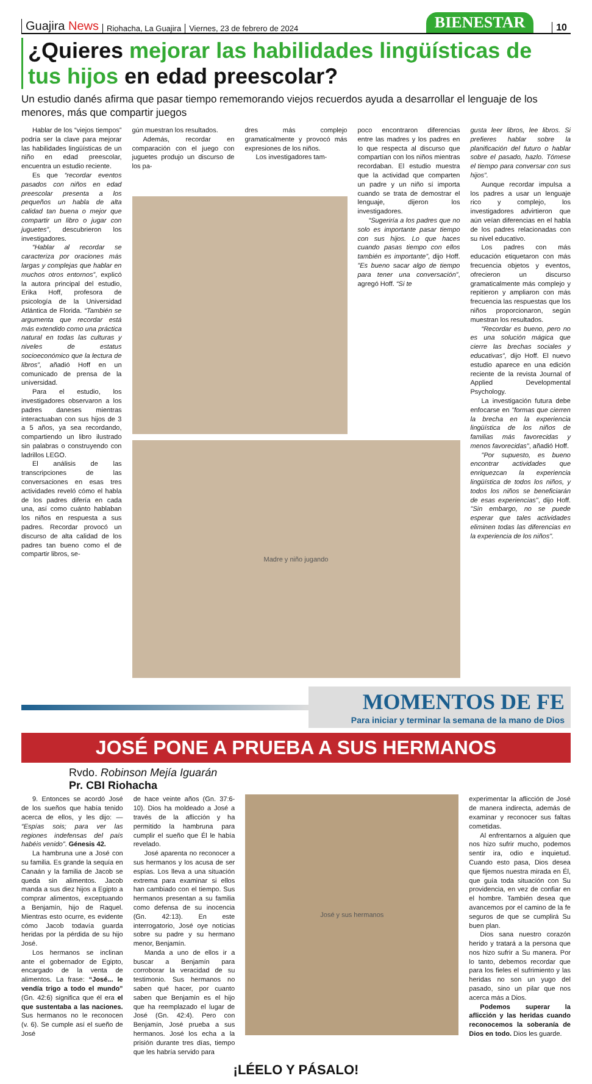Guajira News Riohacha, La Guajira Viernes, 23 de febrero de 2024
BIENESTAR
10
¿Quieres mejorar las habilidades lingüísticas de tus hijos en edad preescolar?
Un estudio danés afirma que pasar tiempo rememorando viejos recuerdos ayuda a desarrollar el lenguaje de los menores, más que compartir juegos
Hablar de los “viejos tiempos” podría ser la clave para mejorar las habilidades lingüísticas de un niño en edad preescolar, encuentra un estudio reciente.
Es que “recordar eventos pasados con niños en edad preescolar presenta a los pequeños un habla de alta calidad tan buena o mejor que compartir un libro o jugar con juguetes”, descubrieron los investigadores.
“Hablar al recordar se caracteriza por oraciones más largas y complejas que hablar en muchos otros entornos”, explicó la autora principal del estudio, Erika Hoff, profesora de psicología de la Universidad Atlántica de Florida. “También se argumenta que recordar está más extendido como una práctica natural en todas las culturas y niveles de estatus socioeconómico que la lectura de libros”, añadió Hoff en un comunicado de prensa de la universidad.
Para el estudio, los investigadores observaron a los padres daneses mientras interactuaban con sus hijos de 3 a 5 años, ya sea recordando, compartiendo un libro ilustrado sin palabras o construyendo con ladrillos LEGO.
El análisis de las transcripciones de las conversaciones en esas tres actividades reveló cómo el habla de los padres difería en cada una, así como cuánto hablaban los niños en respuesta a sus padres. Recordar provocó un discurso de alta calidad de los padres tan bueno como el de compartir libros, se-
gún muestran los resultados.
Además, recordar en comparación con el juego con juguetes produjo un discurso de los pa-
dres más complejo gramaticalmente y provocó más expresiones de los niños.
Los investigadores tam-
poco encontraron diferencias entre las madres y los padres en lo que respecta al discurso que compartían con los niños mientras recordaban. El estudio muestra que la actividad que comparten un padre y un niño sí importa cuando se trata de demostrar el lenguaje, dijeron los investigadores.
“Sugeriría a los padres que no solo es importante pasar tiempo con sus hijos. Lo que haces cuando pasas tiempo con ellos también es importante”, dijo Hoff. ”Es bueno sacar algo de tiempo para tener una conversación”, agregó Hoff. “Si te
Madre y niño jugando
gusta leer libros, lee libros. Si prefieres hablar sobre la planificación del futuro o hablar sobre el pasado, hazlo. Tómese el tiempo para conversar con sus hijos”.
Aunque recordar impulsa a los padres a usar un lenguaje rico y complejo, los investigadores advirtieron que aún veían diferencias en el habla de los padres relacionadas con su nivel educativo.
Los padres con más educación etiquetaron con más frecuencia objetos y eventos, ofrecieron un discurso gramaticalmente más complejo y repitieron y ampliaron con más frecuencia las respuestas que los niños proporcionaron, según muestran los resultados.
“Recordar es bueno, pero no es una solución mágica que cierre las brechas sociales y educativas”, dijo Hoff. El nuevo estudio aparece en una edición reciente de la revista Journal of Applied Developmental Psychology.
La investigación futura debe enfocarse en "formas que cierren la brecha en la experiencia lingüística de los niños de familias más favorecidas y menos favorecidas", añadió Hoff.
"Por supuesto, es bueno encontrar actividades que enriquezcan la experiencia lingüística de todos los niños, y todos los niños se beneficiarán de esas experiencias", dijo Hoff. "Sin embargo, no se puede esperar que tales actividades eliminen todas las diferencias en la experiencia de los niños".
MOMENTOS DE FE
Para iniciar y terminar la semana de la mano de Dios
JOSÉ PONE A PRUEBA A SUS HERMANOS
Rvdo. Robinson Mejía Iguarán
Pr. CBI Riohacha
9. Entonces se acordó José de los sueños que había tenido acerca de ellos, y les dijo: — “Espías sois; para ver las regiones indefensas del país habéis venido”. Génesis 42.
La hambruna une a José con su familia. Es grande la sequía en Canaán y la familia de Jacob se queda sin alimentos. Jacob manda a sus diez hijos a Egipto a comprar alimentos, exceptuando a Benjamín, hijo de Raquel. Mientras esto ocurre, es evidente cómo Jacob todavía guarda heridas por la pérdida de su hijo José.
Los hermanos se inclinan ante el gobernador de Egipto, encargado de la venta de alimentos. La frase: “José... le vendía trigo a todo el mundo” (Gn. 42:6) significa que él era el que sustentaba a las naciones. Sus hermanos no le reconocen (v. 6). Se cumple así el sueño de José
de hace veinte años (Gn. 37:6-10). Dios ha moldeado a José a través de la aflicción y ha permitido la hambruna para cumplir el sueño que Él le había revelado.
José aparenta no reconocer a sus hermanos y los acusa de ser espías. Los lleva a una situación extrema para examinar si ellos han cambiado con el tiempo. Sus hermanos presentan a su familia como defensa de su inocencia (Gn. 42:13). En este interrogatorio, José oye noticias sobre su padre y su hermano menor, Benjamín.
Manda a uno de ellos ir a buscar a Benjamín para corroborar la veracidad de su testimonio. Sus hermanos no saben qué hacer, por cuanto saben que Benjamín es el hijo que ha reemplazado el lugar de José (Gn. 42:4). Pero con Benjamín, José prueba a sus hermanos. José los echa a la prisión durante tres días, tiempo que les habría servido para
José y sus hermanos
experimentar la aflicción de José de manera indirecta, además de examinar y reconocer sus faltas cometidas.
Al enfrentarnos a alguien que nos hizo sufrir mucho, podemos sentir ira, odio e inquietud. Cuando esto pasa, Dios desea que fijemos nuestra mirada en Él, que guía toda situación con Su providencia, en vez de confiar en el hombre. También desea que avancemos por el camino de la fe seguros de que se cumplirá Su buen plan.
Dios sana nuestro corazón herido y tratará a la persona que nos hizo sufrir a Su manera. Por lo tanto, debemos recordar que para los fieles el sufrimiento y las heridas no son un yugo del pasado, sino un pilar que nos acerca más a Dios.
Podemos superar la aflicción y las heridas cuando reconocemos la soberanía de Dios en todo. Dios les guarde.
¡LÉELO Y PÁSALO!